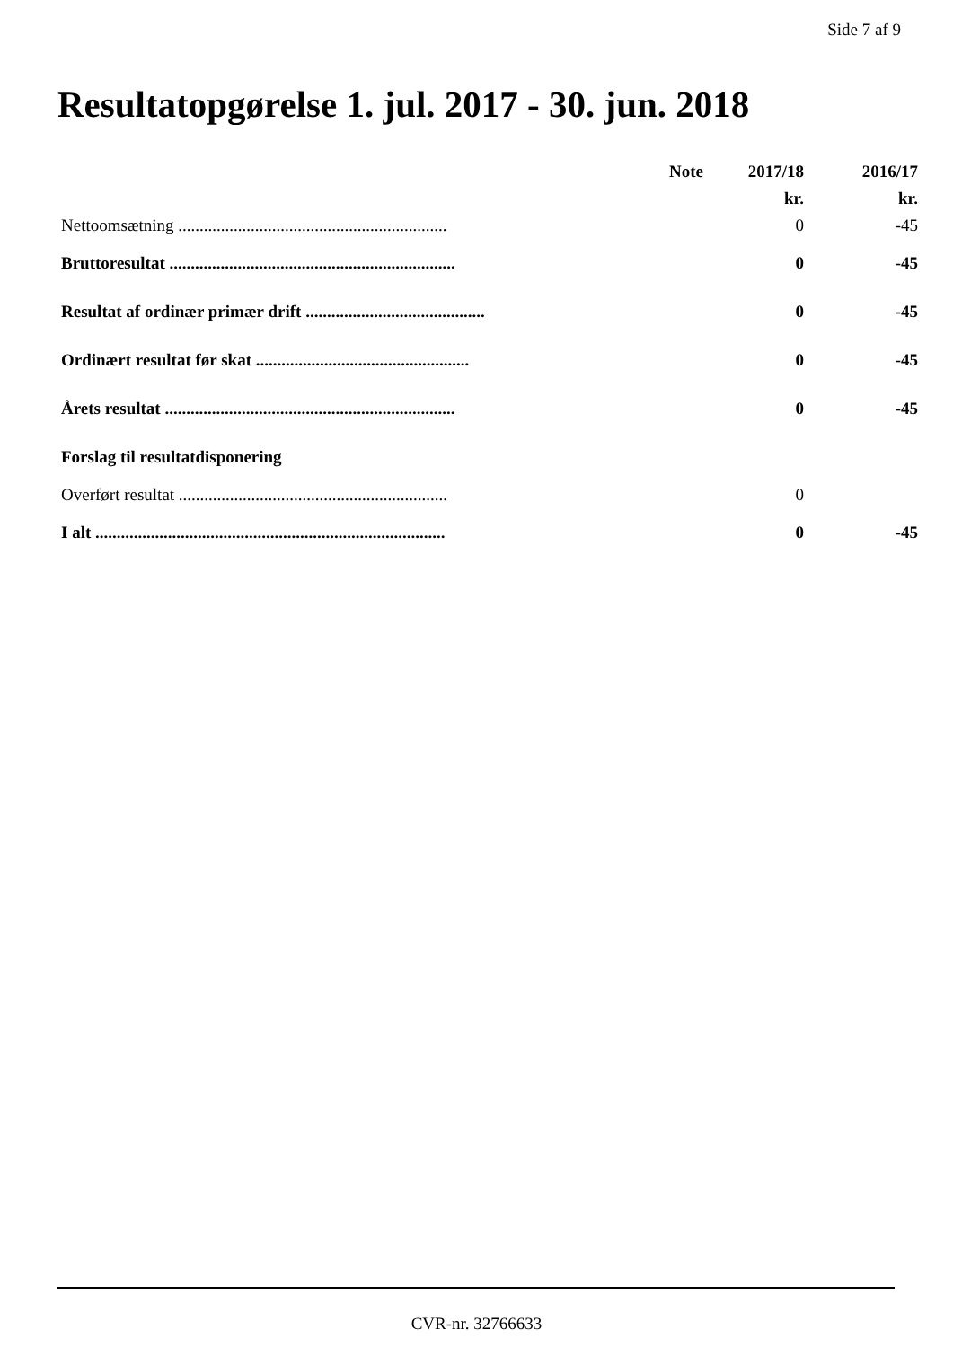Side 7 af 9
Resultatopgørelse 1. jul. 2017 - 30. jun. 2018
| | Note | 2017/18 | 2016/17 |
| --- | --- | --- | --- |
| | | kr. | kr. |
| Nettoomsætning ............................................................... | | 0 | -45 |
| Bruttoresultat ................................................................... | | 0 | -45 |
| Resultat af ordinær primær drift .......................................... | | 0 | -45 |
| Ordinært resultat før skat .................................................. | | 0 | -45 |
| Årets resultat .................................................................... | | 0 | -45 |
| Forslag til resultatdisponering | | | |
| Overført resultat ............................................................... | | 0 | |
| I alt .................................................................................. | | 0 | -45 |
CVR-nr. 32766633